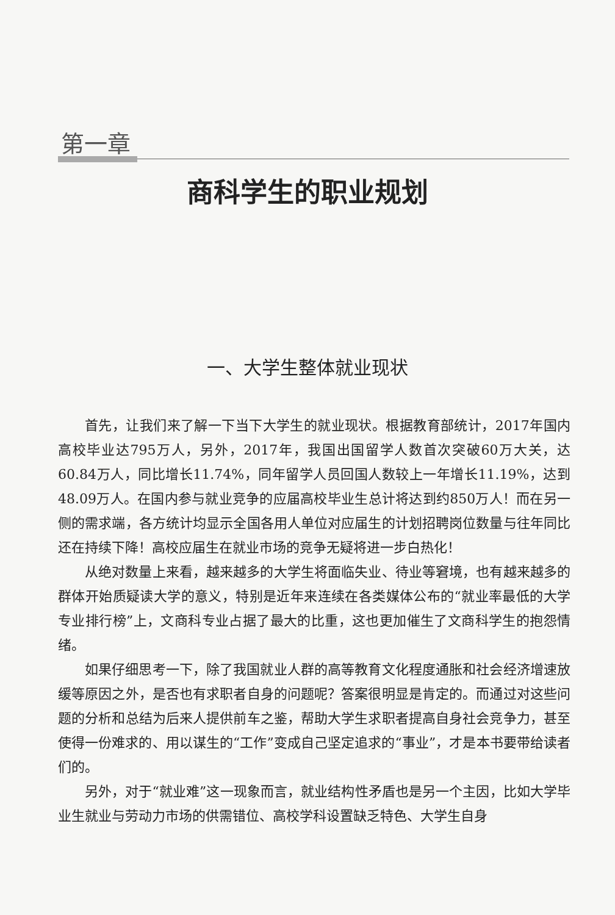第一章
商科学生的职业规划
一、大学生整体就业现状
首先，让我们来了解一下当下大学生的就业现状。根据教育部统计，2017年国内高校毕业达795万人，另外，2017年，我国出国留学人数首次突破60万大关，达60.84万人，同比增长11.74%，同年留学人员回国人数较上一年增长11.19%，达到48.09万人。在国内参与就业竞争的应届高校毕业生总计将达到约850万人！而在另一侧的需求端，各方统计均显示全国各用人单位对应届生的计划招聘岗位数量与往年同比还在持续下降！高校应届生在就业市场的竞争无疑将进一步白热化！
从绝对数量上来看，越来越多的大学生将面临失业、待业等窘境，也有越来越多的群体开始质疑读大学的意义，特别是近年来连续在各类媒体公布的“就业率最低的大学专业排行榜”上，文商科专业占据了最大的比重，这也更加催生了文商科学生的抱怨情绪。
如果仔细思考一下，除了我国就业人群的高等教育文化程度通胀和社会经济增速放缓等原因之外，是否也有求职者自身的问题呢？答案很明显是肯定的。而通过对这些问题的分析和总结为后来人提供前车之鉴，帮助大学生求职者提高自身社会竞争力，甚至使得一份难求的、用以谋生的“工作”变成自己坚定追求的“事业”，才是本书要带给读者们的。
另外，对于“就业难”这一现象而言，就业结构性矛盾也是另一个主因，比如大学毕业生就业与劳动力市场的供需错位、高校学科设置缺乏特色、大学生自身